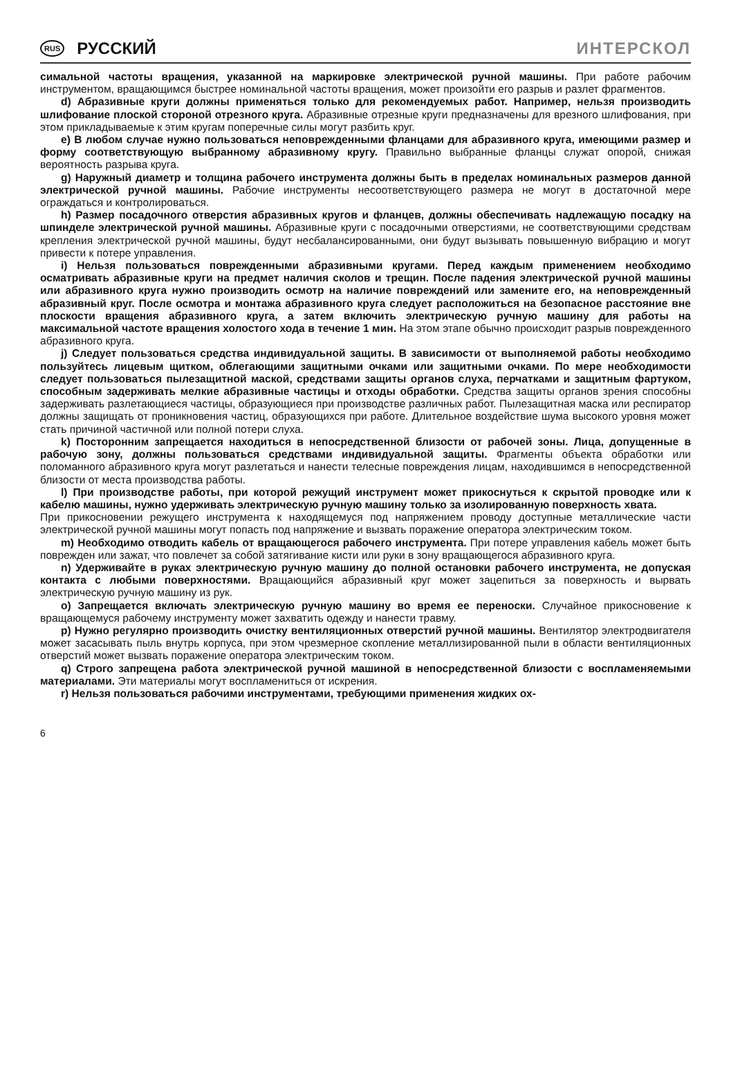RUS РУССКИЙ ИНТЕРСКОЛ
симальной частоты вращения, указанной на маркировке электрической ручной машины. При работе рабочим инструментом, вращающимся быстрее номинальной частоты вращения, может произойти его разрыв и разлет фрагментов.
d) Абразивные круги должны применяться только для рекомендуемых работ. Например, нельзя производить шлифование плоской стороной отрезного круга. Абразивные отрезные круги предназначены для врезного шлифования, при этом прикладываемые к этим кругам поперечные силы могут разбить круг.
e) В любом случае нужно пользоваться неповрежденными фланцами для абразивного круга, имеющими размер и форму соответствующую выбранному абразивному кругу. Правильно выбранные фланцы служат опорой, снижая вероятность разрыва круга.
g) Наружный диаметр и толщина рабочего инструмента должны быть в пределах номинальных размеров данной электрической ручной машины. Рабочие инструменты несоответствующего размера не могут в достаточной мере ограждаться и контролироваться.
h) Размер посадочного отверстия абразивных кругов и фланцев, должны обеспечивать надлежащую посадку на шпинделе электрической ручной машины. Абразивные круги с посадочными отверстиями, не соответствующими средствам крепления электрической ручной машины, будут несбалансированными, они будут вызывать повышенную вибрацию и могут привести к потере управления.
i) Нельзя пользоваться поврежденными абразивными кругами. Перед каждым применением необходимо осматривать абразивные круги на предмет наличия сколов и трещин. После падения электрической ручной машины или абразивного круга нужно производить осмотр на наличие повреждений или замените его, на неповрежденный абразивный круг. После осмотра и монтажа абразивного круга следует расположиться на безопасное расстояние вне плоскости вращения абразивного круга, а затем включить электрическую ручную машину для работы на максимальной частоте вращения холостого хода в течение 1 мин. На этом этапе обычно происходит разрыв поврежденного абразивного круга.
j) Следует пользоваться средства индивидуальной защиты. В зависимости от выполняемой работы необходимо пользуйтесь лицевым щитком, облегающими защитными очками или защитными очками. По мере необходимости следует пользоваться пылезащитной маской, средствами защиты органов слуха, перчатками и защитным фартуком, способным задерживать мелкие абразивные частицы и отходы обработки. Средства защиты органов зрения способны задерживать разлетающиеся частицы, образующиеся при производстве различных работ. Пылезащитная маска или респиратор должны защищать от проникновения частиц, образующихся при работе. Длительное воздействие шума высокого уровня может стать причиной частичной или полной потери слуха.
k) Посторонним запрещается находиться в непосредственной близости от рабочей зоны. Лица, допущенные в рабочую зону, должны пользоваться средствами индивидуальной защиты. Фрагменты объекта обработки или поломанного абразивного круга могут разлетаться и нанести телесные повреждения лицам, находившимся в непосредственной близости от места производства работы.
l) При производстве работы, при которой режущий инструмент может прикоснуться к скрытой проводке или к кабелю машины, нужно удерживать электрическую ручную машину только за изолированную поверхность хвата.
При прикосновении режущего инструмента к находящемуся под напряжением проводу доступные металлические части электрической ручной машины могут попасть под напряжение и вызвать поражение оператора электрическим током.
m) Необходимо отводить кабель от вращающегося рабочего инструмента. При потере управления кабель может быть поврежден или зажат, что повлечет за собой затягивание кисти или руки в зону вращающегося абразивного круга.
n) Удерживайте в руках электрическую ручную машину до полной остановки рабочего инструмента, не допуская контакта с любыми поверхностями. Вращающийся абразивный круг может зацепиться за поверхность и вырвать электрическую ручную машину из рук.
o) Запрещается включать электрическую ручную машину во время ее переноски. Случайное прикосновение к вращающемуся рабочему инструменту может захватить одежду и нанести травму.
p) Нужно регулярно производить очистку вентиляционных отверстий ручной машины. Вентилятор электродвигателя может засасывать пыль внутрь корпуса, при этом чрезмерное скопление металлизированной пыли в области вентиляционных отверстий может вызвать поражение оператора электрическим током.
q) Строго запрещена работа электрической ручной машиной в непосредственной близости с воспламеняемыми материалами. Эти материалы могут воспламениться от искрения.
r) Нельзя пользоваться рабочими инструментами, требующими применения жидких ох-
6